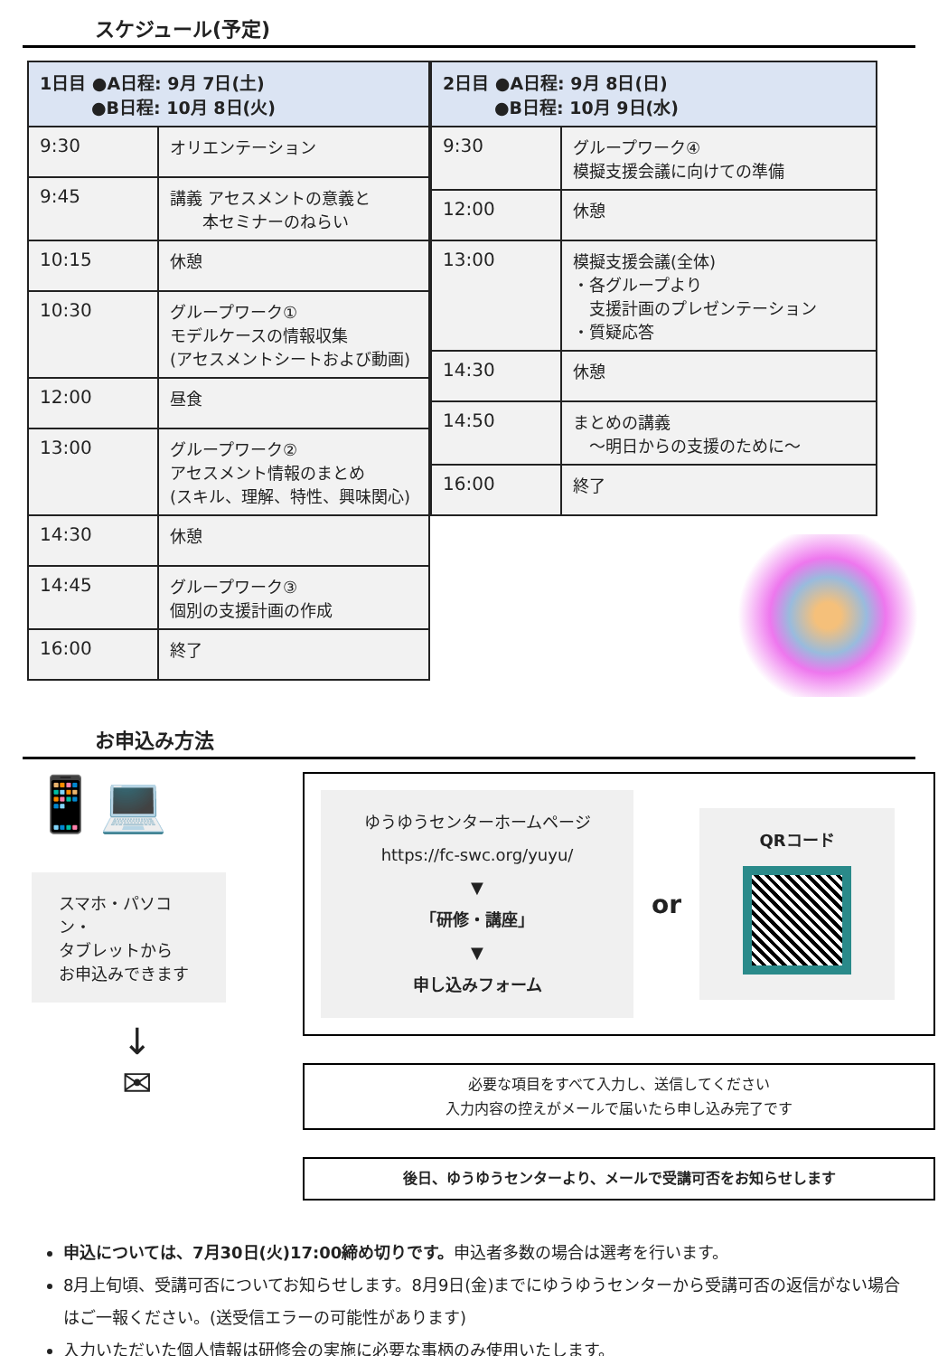スケジュール(予定)
| 1日目 ●A日程: 9月 7日(土) ●B日程: 10月 8日(火) | |
| --- | --- |
| 9:30 | オリエンテーション |
| 9:45 | 講義 アセスメントの意義と 本セミナーのねらい |
| 10:15 | 休憩 |
| 10:30 | グループワーク① モデルケースの情報収集 (アセスメントシートおよび動画) |
| 12:00 | 昼食 |
| 13:00 | グループワーク② アセスメント情報のまとめ (スキル、理解、特性、興味関心) |
| 14:30 | 休憩 |
| 14:45 | グループワーク③ 個別の支援計画の作成 |
| 16:00 | 終了 |
| 2日目 ●A日程: 9月 8日(日) ●B日程: 10月 9日(水) | |
| --- | --- |
| 9:30 | グループワーク④ 模擬支援会議に向けての準備 |
| 12:00 | 休憩 |
| 13:00 | 模擬支援会議(全体) ・各グループより 支援計画のプレゼンテーション ・質疑応答 |
| 14:30 | 休憩 |
| 14:50 | まとめの講義 ～明日からの支援のために～ |
| 16:00 | 終了 |
お申込み方法
📱💻
スマホ・パソコン・
タブレットから
お申込みできます
↓
✉
ゆうゆうセンターホームページ
https://fc-swc.org/yuyu/
▼
「研修・講座」
▼
申し込みフォーム
or
QRコード
必要な項目をすべて入力し、送信してください
入力内容の控えがメールで届いたら申し込み完了です
後日、ゆうゆうセンターより、メールで受講可否をお知らせします
申込については、7月30日(火)17:00締め切りです。申込者多数の場合は選考を行います。
8月上旬頃、受講可否についてお知らせします。8月9日(金)までにゆうゆうセンターから受講可否の返信がない場合はご一報ください。(送受信エラーの可能性があります)
入力いただいた個人情報は研修会の実施に必要な事柄のみ使用いたします。